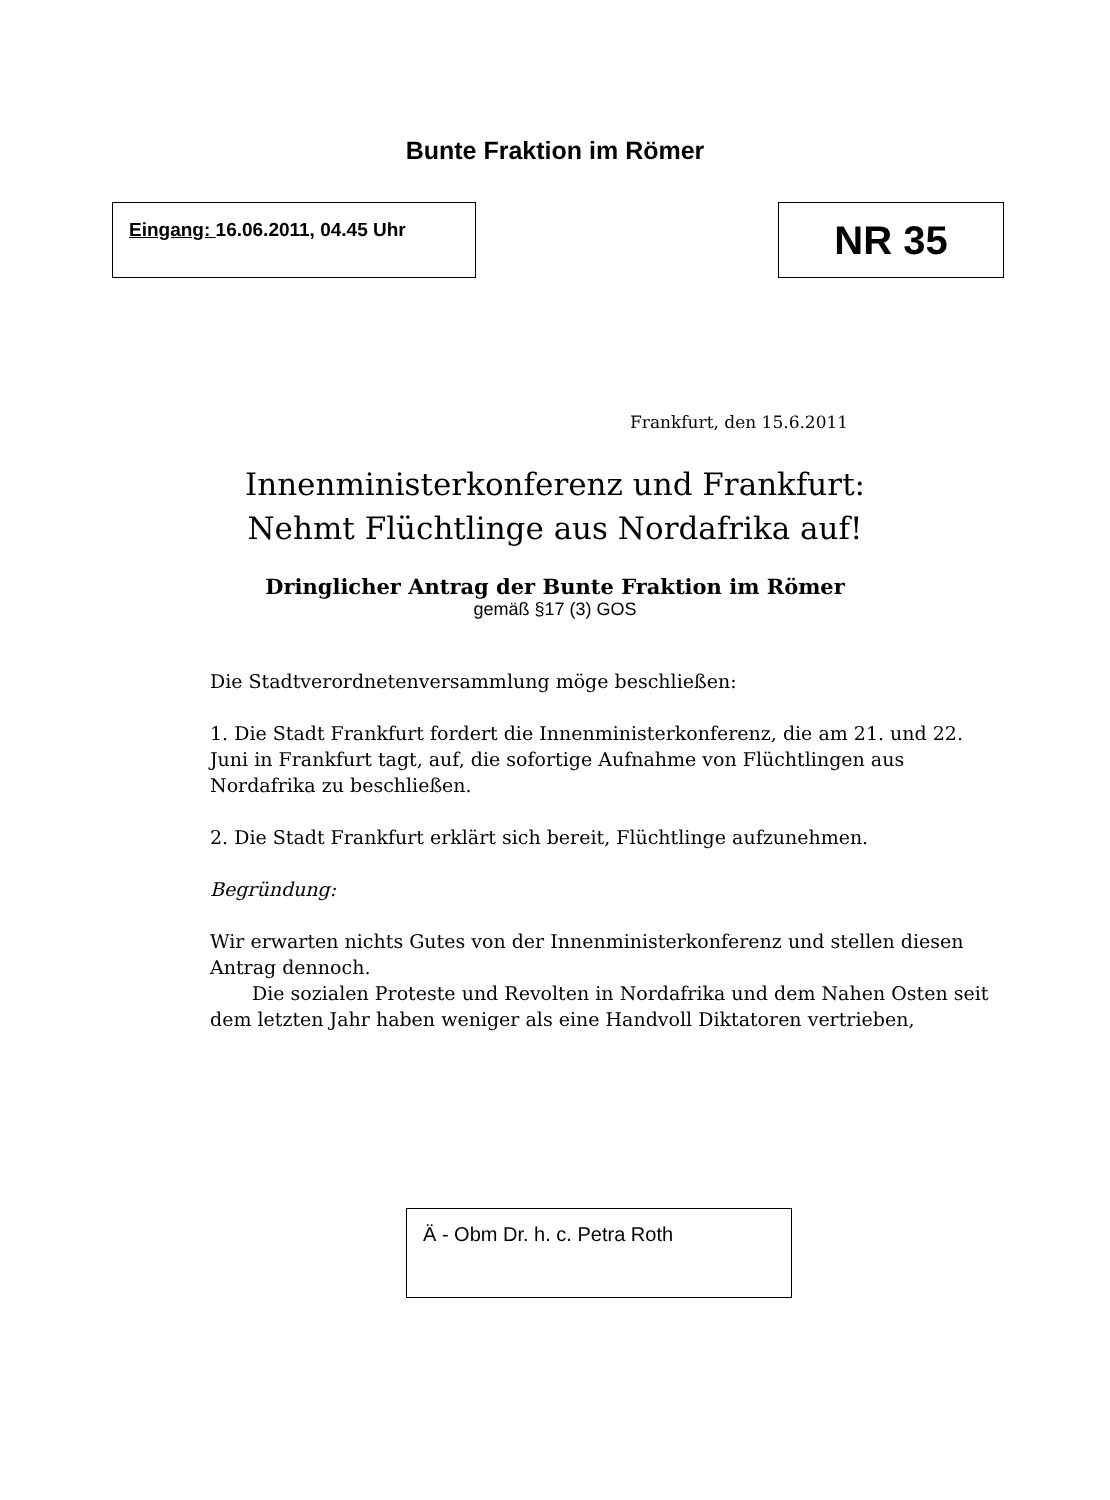Bunte Fraktion im Römer
Eingang: 16.06.2011, 04.45 Uhr NR 35
Frankfurt, den 15.6.2011
Innenministerkonferenz und Frankfurt:
Nehmt Flüchtlinge aus Nordafrika auf!
Dringlicher Antrag der Bunte Fraktion im Römer
gemäß §17 (3) GOS
Die Stadtverordnetenversammlung möge beschließen:
1. Die Stadt Frankfurt fordert die Innenministerkonferenz, die am 21. und 22. Juni in Frankfurt tagt, auf, die sofortige Aufnahme von Flüchtlingen aus Nordafrika zu beschließen.
2. Die Stadt Frankfurt erklärt sich bereit, Flüchtlinge aufzunehmen.
Begründung:
Wir erwarten nichts Gutes von der Innenministerkonferenz und stellen diesen Antrag dennoch.
Die sozialen Proteste und Revolten in Nordafrika und dem Nahen Osten seit dem letzten Jahr haben weniger als eine Handvoll Diktatoren vertrieben,
Ä - Obm Dr. h. c. Petra Roth